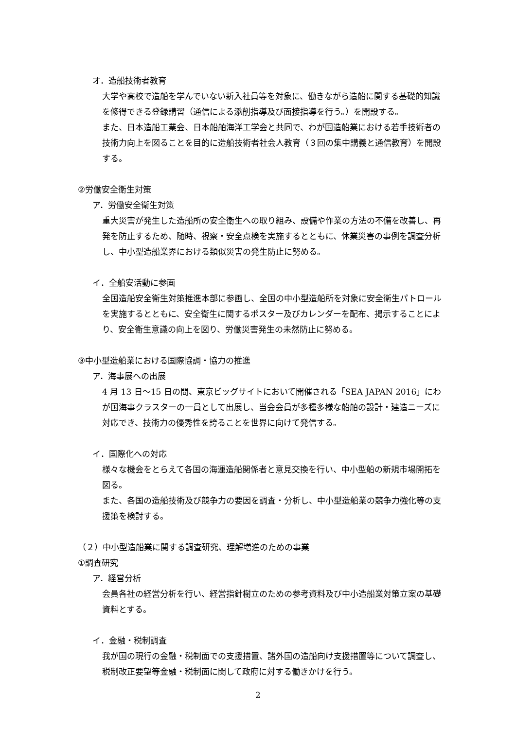オ．造船技術者教育
大学や高校で造船を学んでいない新入社員等を対象に、働きながら造船に関する基礎的知識を修得できる登録講習（通信による添削指導及び面接指導を行う。）を開設する。
また、日本造船工業会、日本船舶海洋工学会と共同で、わが国造船業における若手技術者の技術力向上を図ることを目的に造船技術者社会人教育（３回の集中講義と通信教育）を開設する。
②労働安全衛生対策
ア．労働安全衛生対策
重大災害が発生した造船所の安全衛生への取り組み、設備や作業の方法の不備を改善し、再発を防止するため、随時、視察・安全点検を実施するとともに、休業災害の事例を調査分析し、中小型造船業界における類似災害の発生防止に努める。
イ．全船安活動に参画
全国造船安全衛生対策推進本部に参画し、全国の中小型造船所を対象に安全衛生パトロールを実施するとともに、安全衛生に関するポスター及びカレンダーを配布、掲示することにより、安全衛生意識の向上を図り、労働災害発生の未然防止に努める。
③中小型造船業における国際協調・協力の推進
ア．海事展への出展
4 月 13 日～15 日の間、東京ビッグサイトにおいて開催される「SEA JAPAN 2016」にわが国海事クラスターの一員として出展し、当会会員が多種多様な船舶の設計・建造ニーズに対応でき、技術力の優秀性を誇ることを世界に向けて発信する。
イ．国際化への対応
様々な機会をとらえて各国の海運造船関係者と意見交換を行い、中小型船の新規市場開拓を図る。
また、各国の造船技術及び競争力の要因を調査・分析し、中小型造船業の競争力強化等の支援策を検討する。
（２）中小型造船業に関する調査研究、理解増進のための事業
①調査研究
ア．経営分析
会員各社の経営分析を行い、経営指針樹立のための参考資料及び中小造船業対策立案の基礎資料とする。
イ．金融・税制調査
我が国の現行の金融・税制面での支援措置、諸外国の造船向け支援措置等について調査し、税制改正要望等金融・税制面に関して政府に対する働きかけを行う。
2